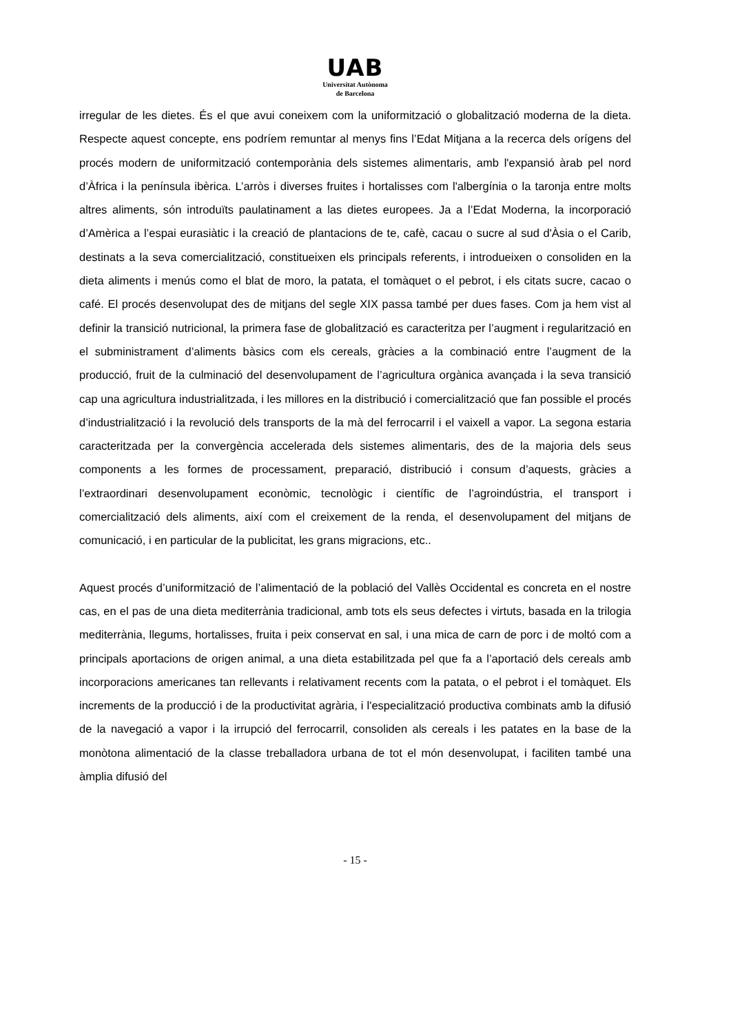UAB
Universitat Autònoma
de Barcelona
irregular de les dietes. És el que avui coneixem com la uniformització o globalització moderna de la dieta. Respecte aquest concepte, ens podríem remuntar al menys fins l’Edat Mitjana a la recerca dels orígens del procés modern de uniformització contemporània dels sistemes alimentaris, amb l'expansió àrab pel nord d’Àfrica i la península ibèrica. L’arròs i diverses fruites i hortalisses com l'albergínia o la taronja entre molts altres aliments, són introduïts paulatinament a las dietes europees. Ja a l’Edat Moderna, la incorporació d’Amèrica a l’espai eurasiàtic i la creació de plantacions de te, cafè, cacau o sucre al sud d'Àsia o el Carib, destinats a la seva comercialització, constitueixen els principals referents, i introdueixen o consoliden en la dieta aliments i menús como el blat de moro, la patata, el tomàquet o el pebrot, i els citats sucre, cacao o café. El procés desenvolupat des de mitjans del segle XIX passa també per dues fases. Com ja hem vist al definir la transició nutricional, la primera fase de globalització es caracteritza per l’augment i regularització en el subministrament d’aliments bàsics com els cereals, gràcies a la combinació entre l’augment de la producció, fruit de la culminació del desenvolupament de l’agricultura orgànica avançada i la seva transició cap una agricultura industrialitzada, i les millores en la distribució i comercialització que fan possible el procés d’industrialització i la revolució dels transports de la mà del ferrocarril i el vaixell a vapor. La segona estaria caracteritzada per la convergència accelerada dels sistemes alimentaris, des de la majoria dels seus components a les formes de processament, preparació, distribució i consum d’aquests, gràcies a l’extraordinari desenvolupament econòmic, tecnològic i científic de l’agroindústria, el transport i comercialització dels aliments, així com el creixement de la renda, el desenvolupament del mitjans de comunicació, i en particular de la publicitat, les grans migracions, etc..
Aquest procés d’uniformització de l’alimentació de la població del Vallès Occidental es concreta en el nostre cas, en el pas de una dieta mediterrània tradicional, amb tots els seus defectes i virtuts, basada en la trilogia mediterrània, llegums, hortalisses, fruita i peix conservat en sal, i una mica de carn de porc i de moltó com a principals aportacions de origen animal, a una dieta estabilitzada pel que fa a l’aportació dels cereals amb incorporacions americanes tan rellevants i relativament recents com la patata, o el pebrot i el tomàquet. Els increments de la producció i de la productivitat agrària, i l'especialització productiva combinats amb la difusió de la navegació a vapor i la irrupció del ferrocarril, consoliden als cereals i les patates en la base de la monòtona alimentació de la classe treballadora urbana de tot el món desenvolupat, i faciliten també una àmplia difusió del
- 15 -